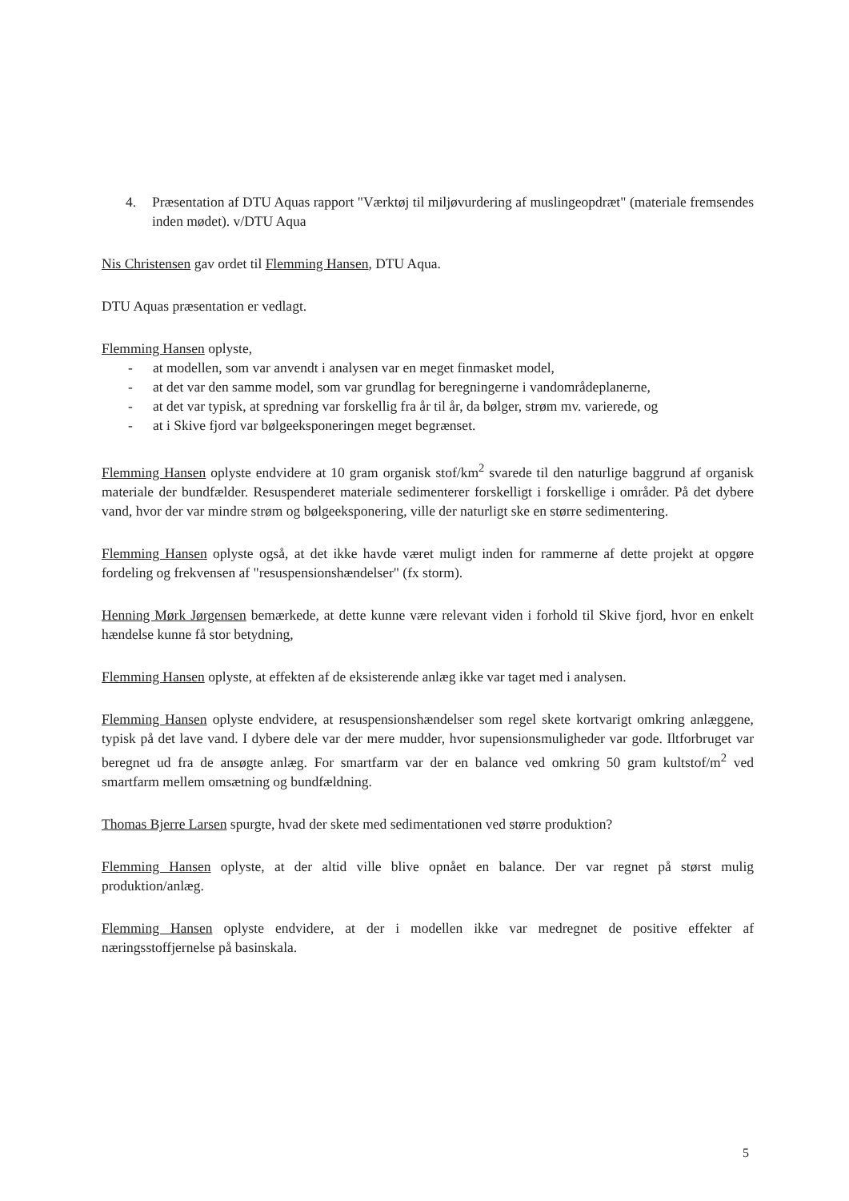4. Præsentation af DTU Aquas rapport "Værktøj til miljøvurdering af muslingeopdræt" (materiale fremsendes inden mødet). v/DTU Aqua
Nis Christensen gav ordet til Flemming Hansen, DTU Aqua.
DTU Aquas præsentation er vedlagt.
Flemming Hansen oplyste,
- at modellen, som var anvendt i analysen var en meget finmasket model,
- at det var den samme model, som var grundlag for beregningerne i vandområdeplanerne,
- at det var typisk, at spredning var forskellig fra år til år, da bølger, strøm mv. varierede, og
- at i Skive fjord var bølgeeksponeringen meget begrænset.
Flemming Hansen oplyste endvidere at 10 gram organisk stof/km<sup>2</sup> svarede til den naturlige baggrund af organisk materiale der bundfælder. Resuspenderet materiale sedimenterer forskelligt i forskellige i områder. På det dybere vand, hvor der var mindre strøm og bølgeeksponering, ville der naturligt ske en større sedimentering.
Flemming Hansen oplyste også, at det ikke havde været muligt inden for rammerne af dette projekt at opgøre fordeling og frekvensen af "resuspensionshændelser" (fx storm).
Henning Mørk Jørgensen bemærkede, at dette kunne være relevant viden i forhold til Skive fjord, hvor en enkelt hændelse kunne få stor betydning,
Flemming Hansen oplyste, at effekten af de eksisterende anlæg ikke var taget med i analysen.
Flemming Hansen oplyste endvidere, at resuspensionshændelser som regel skete kortvarigt omkring anlæggene, typisk på det lave vand. I dybere dele var der mere mudder, hvor supensionsmuligheder var gode. Iltforbruget var beregnet ud fra de ansøgte anlæg. For smartfarm var der en balance ved omkring 50 gram kultstof/m<sup>2</sup> ved smartfarm mellem omsætning og bundfældning.
Thomas Bjerre Larsen spurgte, hvad der skete med sedimentationen ved større produktion?
Flemming Hansen oplyste, at der altid ville blive opnået en balance. Der var regnet på størst mulig produktion/anlæg.
Flemming Hansen oplyste endvidere, at der i modellen ikke var medregnet de positive effekter af næringsstoffjernelse på basinskala.
5